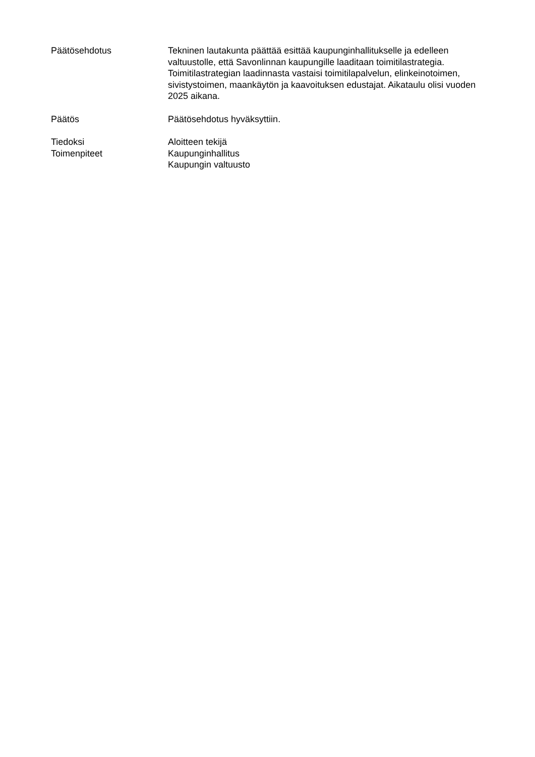Päätösehdotus Tekninen lautakunta päättää esittää kaupunginhallitukselle ja edelleen valtuustolle, että Savonlinnan kaupungille laaditaan toimitilastrategia. Toimitilastrategian laadinnasta vastaisi toimitilapalvelun, elinkeinotoimen, sivistystoimen, maankäytön ja kaavoituksen edustajat. Aikataulu olisi vuoden 2025 aikana.
Päätös Päätösehdotus hyväksyttiin.
Tiedoksi Aloitteen tekijä
Toimenpiteet Kaupunginhallitus
Kaupungin valtuusto